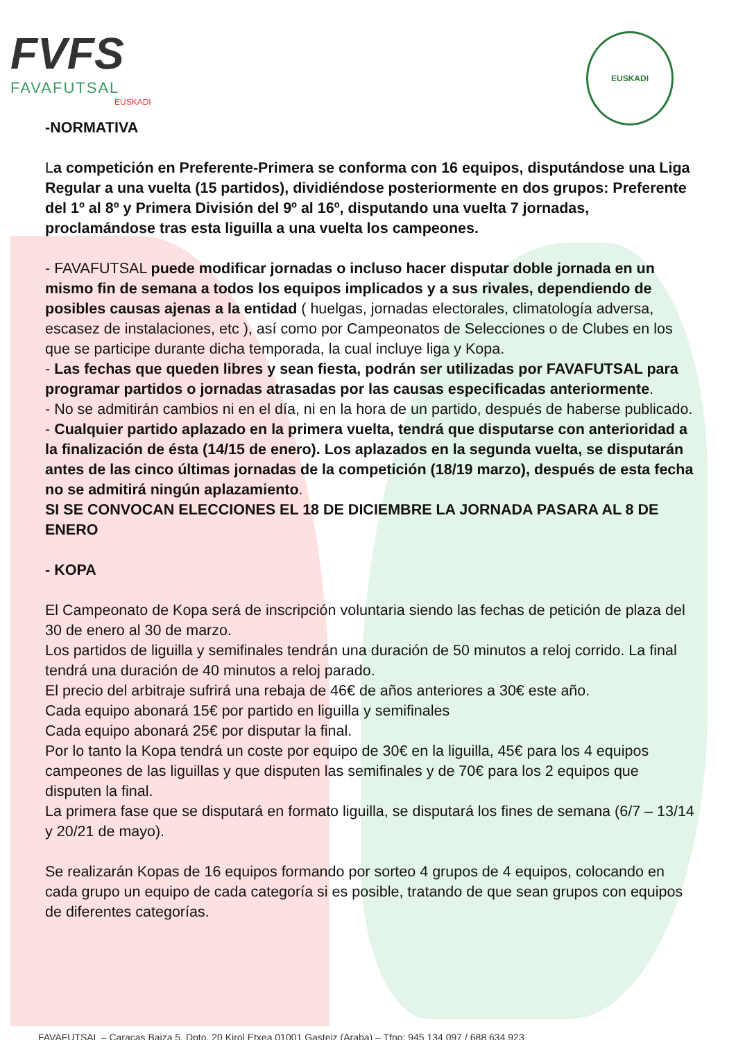FVFS
FAVAFUTSAL
EUSKADI
EUSKADI
-NORMATIVA
La competición en Preferente-Primera se conforma con 16 equipos, disputándose una Liga Regular a una vuelta (15 partidos), dividiéndose posteriormente en dos grupos: Preferente del 1º al 8º y Primera División del 9º al 16º, disputando una vuelta 7 jornadas, proclamándose tras esta liguilla a una vuelta los campeones.
- FAVAFUTSAL puede modificar jornadas o incluso hacer disputar doble jornada en un mismo fin de semana a todos los equipos implicados y a sus rivales, dependiendo de posibles causas ajenas a la entidad ( huelgas, jornadas electorales, climatología adversa, escasez de instalaciones, etc ), así como por Campeonatos de Selecciones o de Clubes en los que se participe durante dicha temporada, la cual incluye liga y Kopa.
- Las fechas que queden libres y sean fiesta, podrán ser utilizadas por FAVAFUTSAL para programar partidos o jornadas atrasadas por las causas especificadas anteriormente.
- No se admitirán cambios ni en el día, ni en la hora de un partido, después de haberse publicado.
- Cualquier partido aplazado en la primera vuelta, tendrá que disputarse con anterioridad a la finalización de ésta (14/15 de enero). Los aplazados en la segunda vuelta, se disputarán antes de las cinco últimas jornadas de la competición (18/19 marzo), después de esta fecha no se admitirá ningún aplazamiento.
SI SE CONVOCAN ELECCIONES EL 18 DE DICIEMBRE LA JORNADA PASARA AL 8 DE ENERO
- KOPA
El Campeonato de Kopa será de inscripción voluntaria siendo las fechas de petición de plaza del 30 de enero al 30 de marzo.
Los partidos de liguilla y semifinales tendrán una duración de 50 minutos a reloj corrido. La final tendrá una duración de 40 minutos a reloj parado.
El precio del arbitraje sufrirá una rebaja de 46€ de años anteriores a 30€ este año.
Cada equipo abonará 15€ por partido en liguilla y semifinales
Cada equipo abonará 25€ por disputar la final.
Por lo tanto la Kopa tendrá un coste por equipo de 30€ en la liguilla, 45€ para los 4 equipos campeones de las liguillas y que disputen las semifinales y de 70€ para los 2 equipos que disputen la final.
La primera fase que se disputará en formato liguilla, se disputará los fines de semana (6/7 – 13/14 y 20/21 de mayo).
Se realizarán Kopas de 16 equipos formando por sorteo 4 grupos de 4 equipos, colocando en cada grupo un equipo de cada categoría si es posible, tratando de que sean grupos con equipos de diferentes categorías.
FAVAFUTSAL – Caracas Baiza 5, Dpto. 20 Kirol Etxea 01001 Gasteiz (Araba) – Tfno: 945 134 097 / 688 634 923